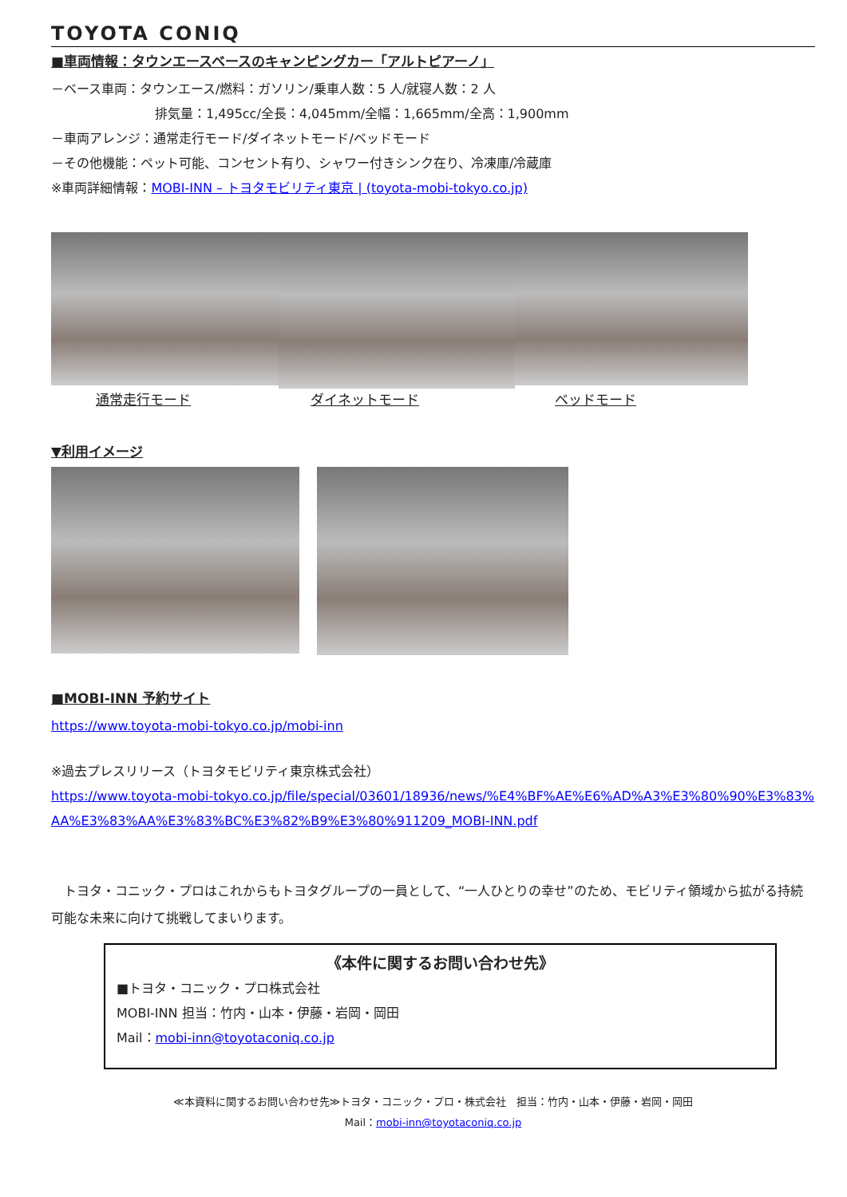TOYOTA CONIQ
■車両情報：タウンエースベースのキャンピングカー「アルトピアーノ」
－ベース車両：タウンエース/燃料：ガソリン/乗車人数：5 人/就寝人数：2 人
排気量：1,495cc/全長：4,045mm/全幅：1,665mm/全高：1,900mm
－車両アレンジ：通常走行モード/ダイネットモード/ベッドモード
－その他機能：ペット可能、コンセント有り、シャワー付きシンク在り、冷凍庫/冷蔵庫
※車両詳細情報：MOBI-INN – トヨタモビリティ東京 | (toyota-mobi-tokyo.co.jp)
通常走行モード ダイネットモード ベッドモード
▼利用イメージ
■MOBI-INN 予約サイト
https://www.toyota-mobi-tokyo.co.jp/mobi-inn
※過去プレスリリース（トヨタモビリティ東京株式会社）
https://www.toyota-mobi-tokyo.co.jp/file/special/03601/18936/news/%E4%BF%AE%E6%AD%A3%E3%80%90%E3%83%AA%E3%83%AA%E3%83%BC%E3%82%B9%E3%80%911209_MOBI-INN.pdf
　トヨタ・コニック・プロはこれからもトヨタグループの一員として、“一人ひとりの幸せ”のため、モビリティ領域から拡がる持続可能な未来に向けて挑戦してまいります。
《本件に関するお問い合わせ先》
■トヨタ・コニック・プロ株式会社
MOBI-INN 担当：竹内・山本・伊藤・岩岡・岡田
Mail：mobi-inn@toyotaconiq.co.jp
≪本資料に関するお問い合わせ先≫トヨタ・コニック・プロ・株式会社　担当：竹内・山本・伊藤・岩岡・岡田
Mail：mobi-inn@toyotaconiq.co.jp